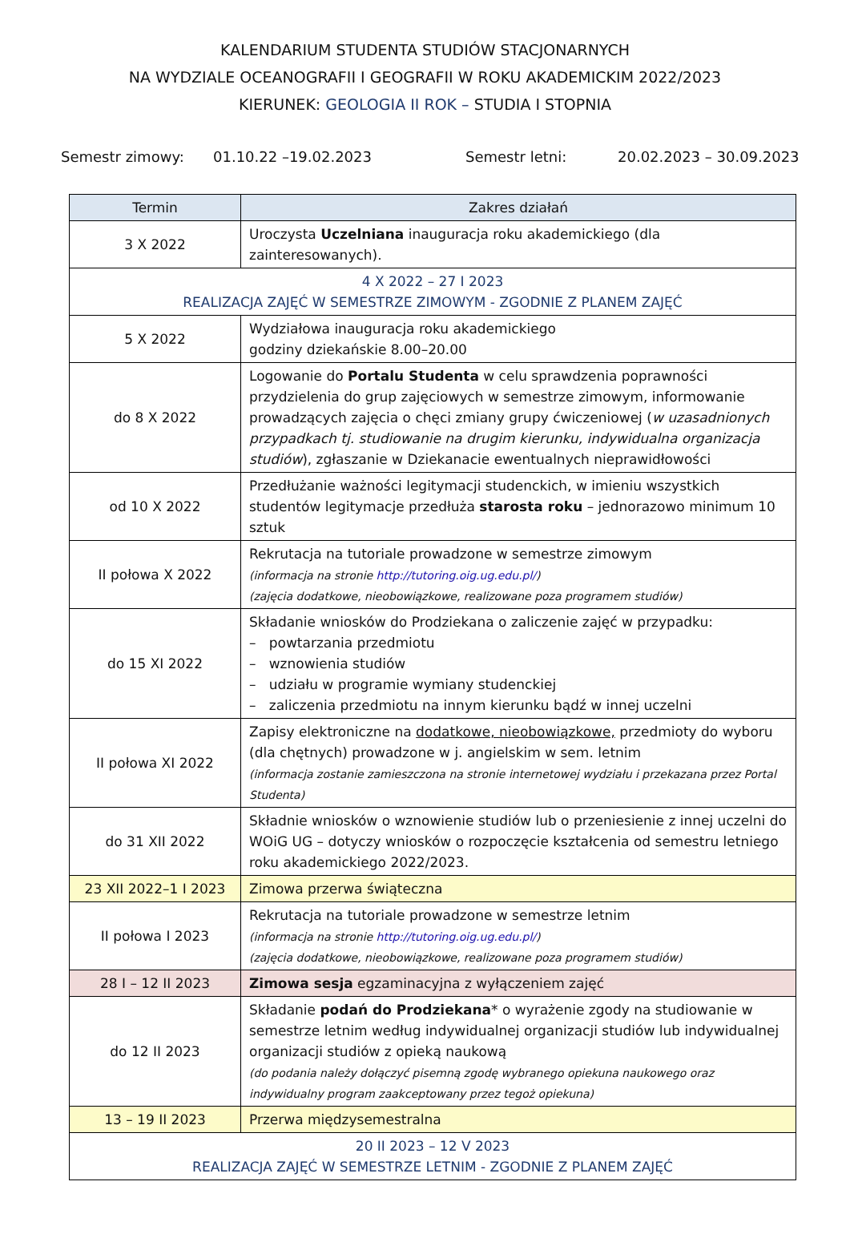KALENDARIUM STUDENTA STUDIÓW STACJONARNYCH
NA WYDZIALE OCEANOGRAFII I GEOGRAFII W ROKU AKADEMICKIM 2022/2023
KIERUNEK: GEOLOGIA II ROK – STUDIA I STOPNIA
Semestr zimowy: 01.10.22 –19.02.2023 Semestr letni: 20.02.2023 – 30.09.2023
| Termin | Zakres działań |
| --- | --- |
| 3 X 2022 | Uroczysta Uczelniana inauguracja roku akademickiego (dla zainteresowanych). |
| 4 X 2022 – 27 I 2023 REALIZACJA ZAJĘĆ W SEMESTRZE ZIMOWYM - ZGODNIE Z PLANEM ZAJĘĆ | |
| 5 X 2022 | Wydziałowa inauguracja roku akademickiego godziny dziekańskie 8.00–20.00 |
| do 8 X 2022 | Logowanie do Portalu Studenta w celu sprawdzenia poprawności przydzielenia do grup zajęciowych w semestrze zimowym, informowanie prowadzących zajęcia o chęci zmiany grupy ćwiczeniowej ( w uzasadnionych przypadkach tj. studiowanie na drugim kierunku, indywidualna organizacja studiów ), zgłaszanie w Dziekanacie ewentualnych nieprawidłowości |
| od 10 X 2022 | Przedłużanie ważności legitymacji studenckich, w imieniu wszystkich studentów legitymacje przedłuża starosta roku – jednorazowo minimum 10 sztuk |
| II połowa X 2022 | Rekrutacja na tutoriale prowadzone w semestrze zimowym (informacja na stronie http://tutoring.oig.ug.edu.pl/ ) (zajęcia dodatkowe, nieobowiązkowe, realizowane poza programem studiów) |
| do 15 XI 2022 | Składanie wniosków do Prodziekana o zaliczenie zajęć w przypadku: – powtarzania przedmiotu – wznowienia studiów – udziału w programie wymiany studenckiej – zaliczenia przedmiotu na innym kierunku bądź w innej uczelni |
| II połowa XI 2022 | Zapisy elektroniczne na dodatkowe, nieobowiązkowe, przedmioty do wyboru (dla chętnych) prowadzone w j. angielskim w sem. letnim (informacja zostanie zamieszczona na stronie internetowej wydziału i przekazana przez Portal Studenta) |
| do 31 XII 2022 | Składnie wniosków o wznowienie studiów lub o przeniesienie z innej uczelni do WOiG UG – dotyczy wniosków o rozpoczęcie kształcenia od semestru letniego roku akademickiego 2022/2023. |
| 23 XII 2022–1 I 2023 | Zimowa przerwa świąteczna |
| II połowa I 2023 | Rekrutacja na tutoriale prowadzone w semestrze letnim (informacja na stronie http://tutoring.oig.ug.edu.pl/ ) (zajęcia dodatkowe, nieobowiązkowe, realizowane poza programem studiów) |
| 28 I – 12 II 2023 | Zimowa sesja egzaminacyjna z wyłączeniem zajęć |
| do 12 II 2023 | Składanie podań do Prodziekana * o wyrażenie zgody na studiowanie w semestrze letnim według indywidualnej organizacji studiów lub indywidualnej organizacji studiów z opieką naukową (do podania należy dołączyć pisemną zgodę wybranego opiekuna naukowego oraz indywidualny program zaakceptowany przez tegoż opiekuna) |
| 13 – 19 II 2023 | Przerwa międzysemestralna |
| 20 II 2023 – 12 V 2023 REALIZACJA ZAJĘĆ W SEMESTRZE LETNIM - ZGODNIE Z PLANEM ZAJĘĆ | |